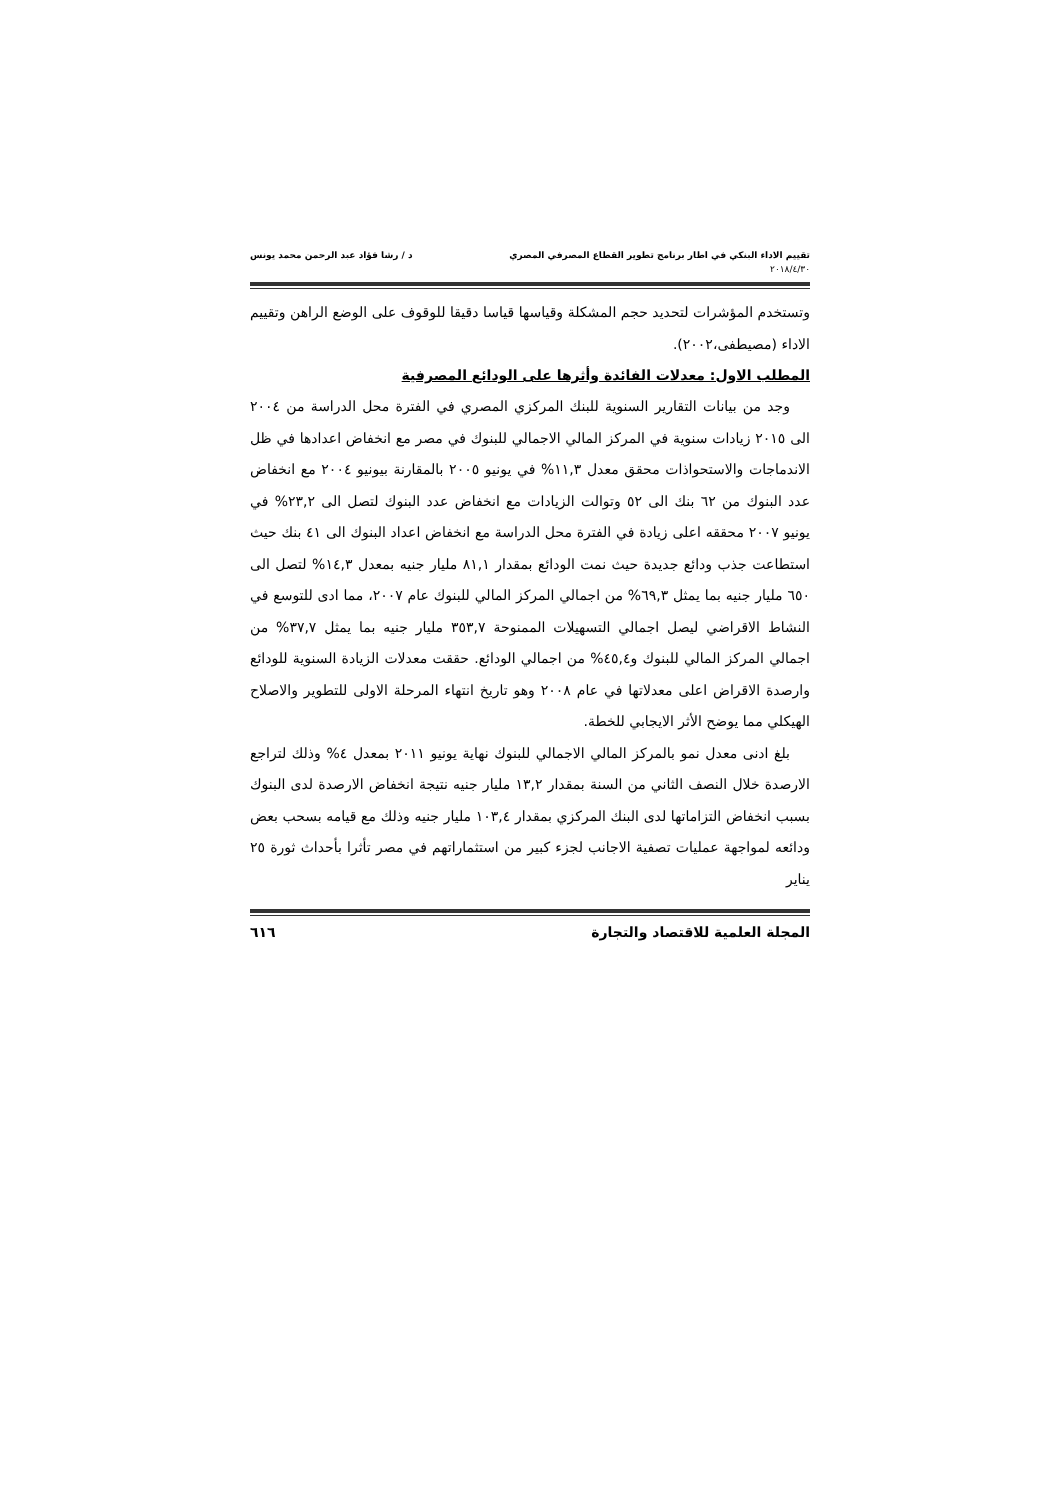تقييم الاداء البنكي في اطار برنامج تطوير القطاع المصرفي المصري د / رشا فؤاد عبد الرحمن محمد يونس
٢٠١٨/٤/٣٠
وتستخدم المؤشرات لتحديد حجم المشكلة وقياسها قياسا دقيقا للوقوف على الوضع الراهن وتقييم الاداء (مصيطفى،٢٠٠٢).
المطلب الاول: معدلات الفائدة وأثرها على الودائع المصرفية
وجد من بيانات التقارير السنوية للبنك المركزي المصري في الفترة محل الدراسة من ٢٠٠٤ الى ٢٠١٥ زيادات سنوية في المركز المالي الاجمالي للبنوك في مصر مع انخفاض اعدادها في ظل الاندماجات والاستحواذات محقق معدل ١١,٣% في يونيو ٢٠٠٥ بالمقارنة بيونيو ٢٠٠٤ مع انخفاض عدد البنوك من ٦٢ بنك الى ٥٢ وتوالت الزيادات مع انخفاض عدد البنوك لتصل الى ٢٣,٢% في يونيو ٢٠٠٧ محققه اعلى زيادة في الفترة محل الدراسة مع انخفاض اعداد البنوك الى ٤١ بنك حيث استطاعت جذب ودائع جديدة حيث نمت الودائع بمقدار ٨١,١ مليار جنيه بمعدل ١٤,٣% لتصل الى ٦٥٠ مليار جنيه بما يمثل ٦٩,٣% من اجمالي المركز المالي للبنوك عام ٢٠٠٧، مما ادى للتوسع في النشاط الاقراضي ليصل اجمالي التسهيلات الممنوحة ٣٥٣,٧ مليار جنيه بما يمثل ٣٧,٧% من اجمالي المركز المالي للبنوك و٤٥,٤% من اجمالي الودائع. حققت معدلات الزيادة السنوية للودائع وارصدة الاقراض اعلى معدلاتها في عام ٢٠٠٨ وهو تاريخ انتهاء المرحلة الاولى للتطوير والاصلاح الهيكلي مما يوضح الأثر الايجابي للخطة.
بلغ ادنى معدل نمو بالمركز المالي الاجمالي للبنوك نهاية يونيو ٢٠١١ بمعدل ٤% وذلك لتراجع الارصدة خلال النصف الثاني من السنة بمقدار ١٣,٢ مليار جنيه نتيجة انخفاض الارصدة لدى البنوك بسبب انخفاض التزاماتها لدى البنك المركزي بمقدار ١٠٣,٤ مليار جنيه وذلك مع قيامه بسحب بعض ودائعه لمواجهة عمليات تصفية الاجانب لجزء كبير من استثماراتهم في مصر تأثرا بأحداث ثورة ٢٥ يناير
المجلة العلمية للاقتصاد والتجارة ٦١٦